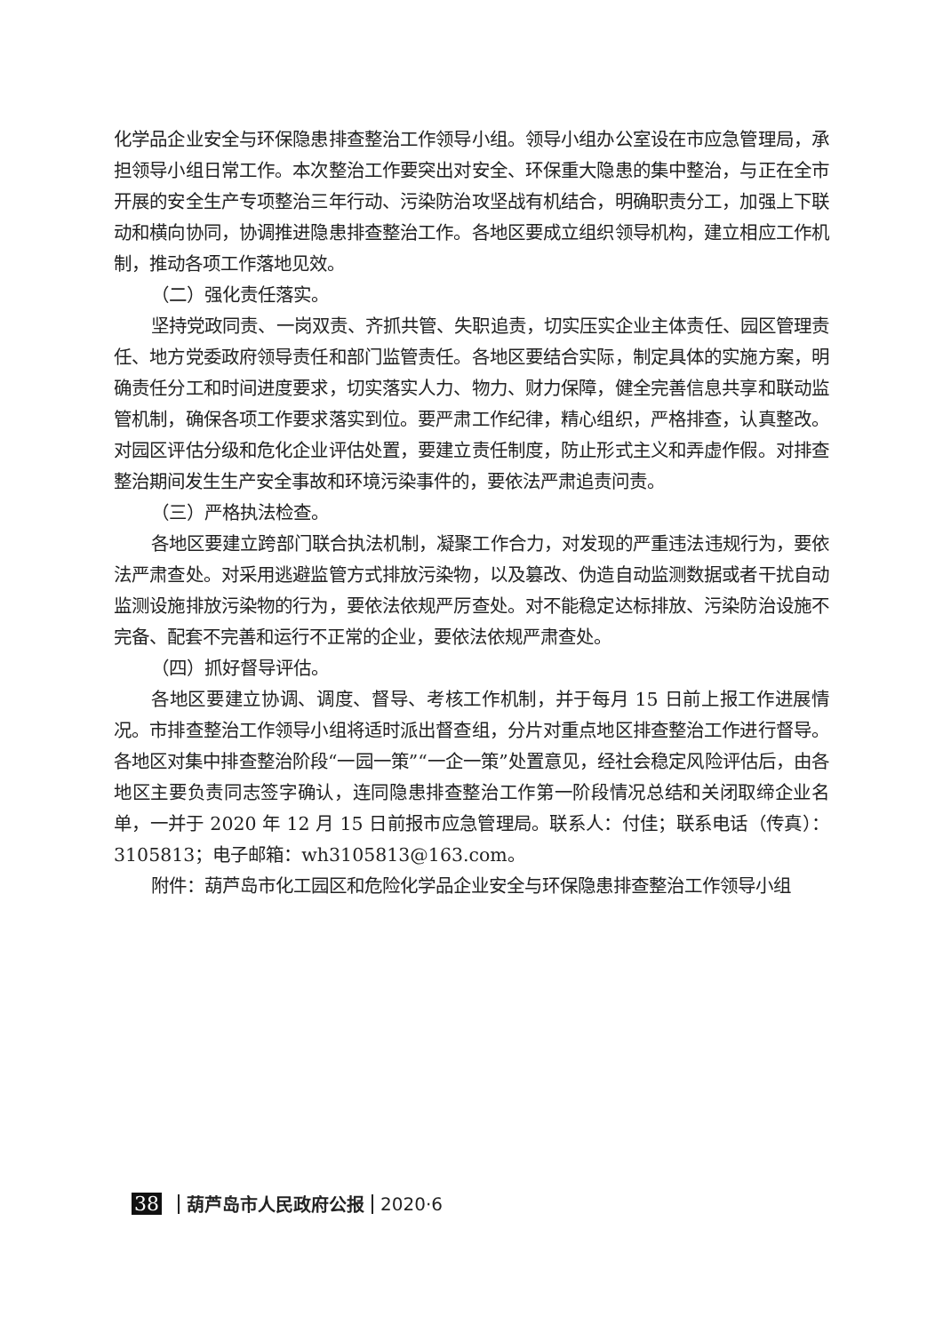化学品企业安全与环保隐患排查整治工作领导小组。领导小组办公室设在市应急管理局，承担领导小组日常工作。本次整治工作要突出对安全、环保重大隐患的集中整治，与正在全市开展的安全生产专项整治三年行动、污染防治攻坚战有机结合，明确职责分工，加强上下联动和横向协同，协调推进隐患排查整治工作。各地区要成立组织领导机构，建立相应工作机制，推动各项工作落地见效。
（二）强化责任落实。
坚持党政同责、一岗双责、齐抓共管、失职追责，切实压实企业主体责任、园区管理责任、地方党委政府领导责任和部门监管责任。各地区要结合实际，制定具体的实施方案，明确责任分工和时间进度要求，切实落实人力、物力、财力保障，健全完善信息共享和联动监管机制，确保各项工作要求落实到位。要严肃工作纪律，精心组织，严格排查，认真整改。对园区评估分级和危化企业评估处置，要建立责任制度，防止形式主义和弄虚作假。对排查整治期间发生生产安全事故和环境污染事件的，要依法严肃追责问责。
（三）严格执法检查。
各地区要建立跨部门联合执法机制，凝聚工作合力，对发现的严重违法违规行为，要依法严肃查处。对采用逃避监管方式排放污染物，以及篡改、伪造自动监测数据或者干扰自动监测设施排放污染物的行为，要依法依规严厉查处。对不能稳定达标排放、污染防治设施不完备、配套不完善和运行不正常的企业，要依法依规严肃查处。
（四）抓好督导评估。
各地区要建立协调、调度、督导、考核工作机制，并于每月 15 日前上报工作进展情况。市排查整治工作领导小组将适时派出督查组，分片对重点地区排查整治工作进行督导。各地区对集中排查整治阶段“一园一策”“一企一策”处置意见，经社会稳定风险评估后，由各地区主要负责同志签字确认，连同隐患排查整治工作第一阶段情况总结和关闭取缔企业名单，一并于 2020 年 12 月 15 日前报市应急管理局。联系人：付佳；联系电话（传真）：3105813；电子邮箱：wh3105813@163.com。
附件：葫芦岛市化工园区和危险化学品企业安全与环保隐患排查整治工作领导小组
38 葫芦岛市人民政府公报 2020·6